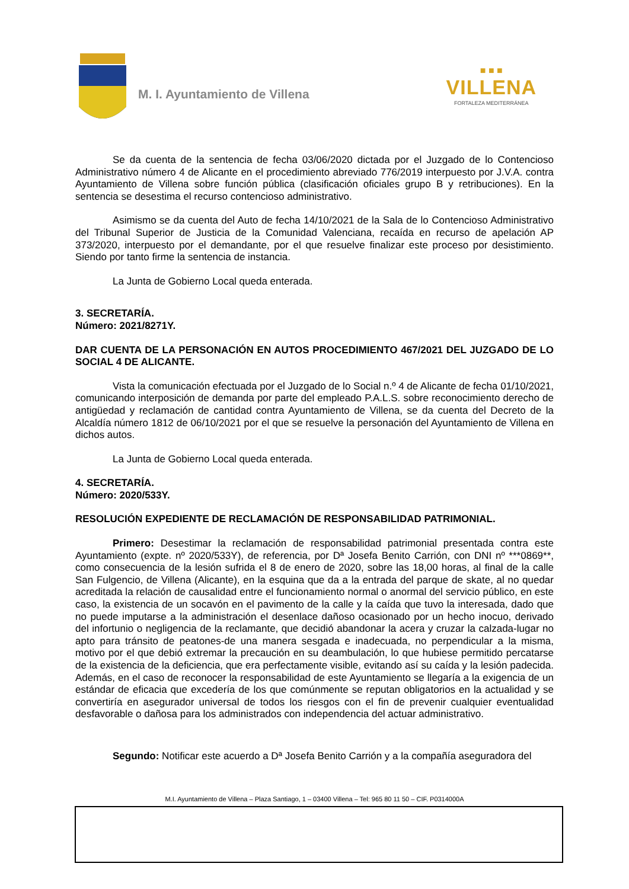M. I. Ayuntamiento de Villena
■ ■ ■
VILLENA
FORTALEZA MEDITERRÁNEA
Se da cuenta de la sentencia de fecha 03/06/2020 dictada por el Juzgado de lo Contencioso Administrativo número 4 de Alicante en el procedimiento abreviado 776/2019 interpuesto por J.V.A. contra Ayuntamiento de Villena sobre función pública (clasificación oficiales grupo B y retribuciones). En la sentencia se desestima el recurso contencioso administrativo.
Asimismo se da cuenta del Auto de fecha 14/10/2021 de la Sala de lo Contencioso Administrativo del Tribunal Superior de Justicia de la Comunidad Valenciana, recaída en recurso de apelación AP 373/2020, interpuesto por el demandante, por el que resuelve finalizar este proceso por desistimiento. Siendo por tanto firme la sentencia de instancia.
La Junta de Gobierno Local queda enterada.
3. SECRETARÍA.
Número: 2021/8271Y.
DAR CUENTA DE LA PERSONACIÓN EN AUTOS PROCEDIMIENTO 467/2021 DEL JUZGADO DE LO SOCIAL 4 DE ALICANTE.
Vista la comunicación efectuada por el Juzgado de lo Social n.º 4 de Alicante de fecha 01/10/2021, comunicando interposición de demanda por parte del empleado P.A.L.S. sobre reconocimiento derecho de antigüedad y reclamación de cantidad contra Ayuntamiento de Villena, se da cuenta del Decreto de la Alcaldía número 1812 de 06/10/2021 por el que se resuelve la personación del Ayuntamiento de Villena en dichos autos.
La Junta de Gobierno Local queda enterada.
4. SECRETARÍA.
Número: 2020/533Y.
RESOLUCIÓN EXPEDIENTE DE RECLAMACIÓN DE RESPONSABILIDAD PATRIMONIAL.
Primero: Desestimar la reclamación de responsabilidad patrimonial presentada contra este Ayuntamiento (expte. nº 2020/533Y), de referencia, por Dª Josefa Benito Carrión, con DNI nº ***0869**, como consecuencia de la lesión sufrida el 8 de enero de 2020, sobre las 18,00 horas, al final de la calle San Fulgencio, de Villena (Alicante), en la esquina que da a la entrada del parque de skate, al no quedar acreditada la relación de causalidad entre el funcionamiento normal o anormal del servicio público, en este caso, la existencia de un socavón en el pavimento de la calle y la caída que tuvo la interesada, dado que no puede imputarse a la administración el desenlace dañoso ocasionado por un hecho inocuo, derivado del infortunio o negligencia de la reclamante, que decidió abandonar la acera y cruzar la calzada-lugar no apto para tránsito de peatones-de una manera sesgada e inadecuada, no perpendicular a la misma, motivo por el que debió extremar la precaución en su deambulación, lo que hubiese permitido percatarse de la existencia de la deficiencia, que era perfectamente visible, evitando así su caída y la lesión padecida. Además, en el caso de reconocer la responsabilidad de este Ayuntamiento se llegaría a la exigencia de un estándar de eficacia que excedería de los que comúnmente se reputan obligatorios en la actualidad y se convertiría en asegurador universal de todos los riesgos con el fin de prevenir cualquier eventualidad desfavorable o dañosa para los administrados con independencia del actuar administrativo.
Segundo: Notificar este acuerdo a Dª Josefa Benito Carrión y a la compañía aseguradora del
M.I. Ayuntamiento de Villena – Plaza Santiago, 1 – 03400 Villena – Tel: 965 80 11 50 – CIF. P0314000A